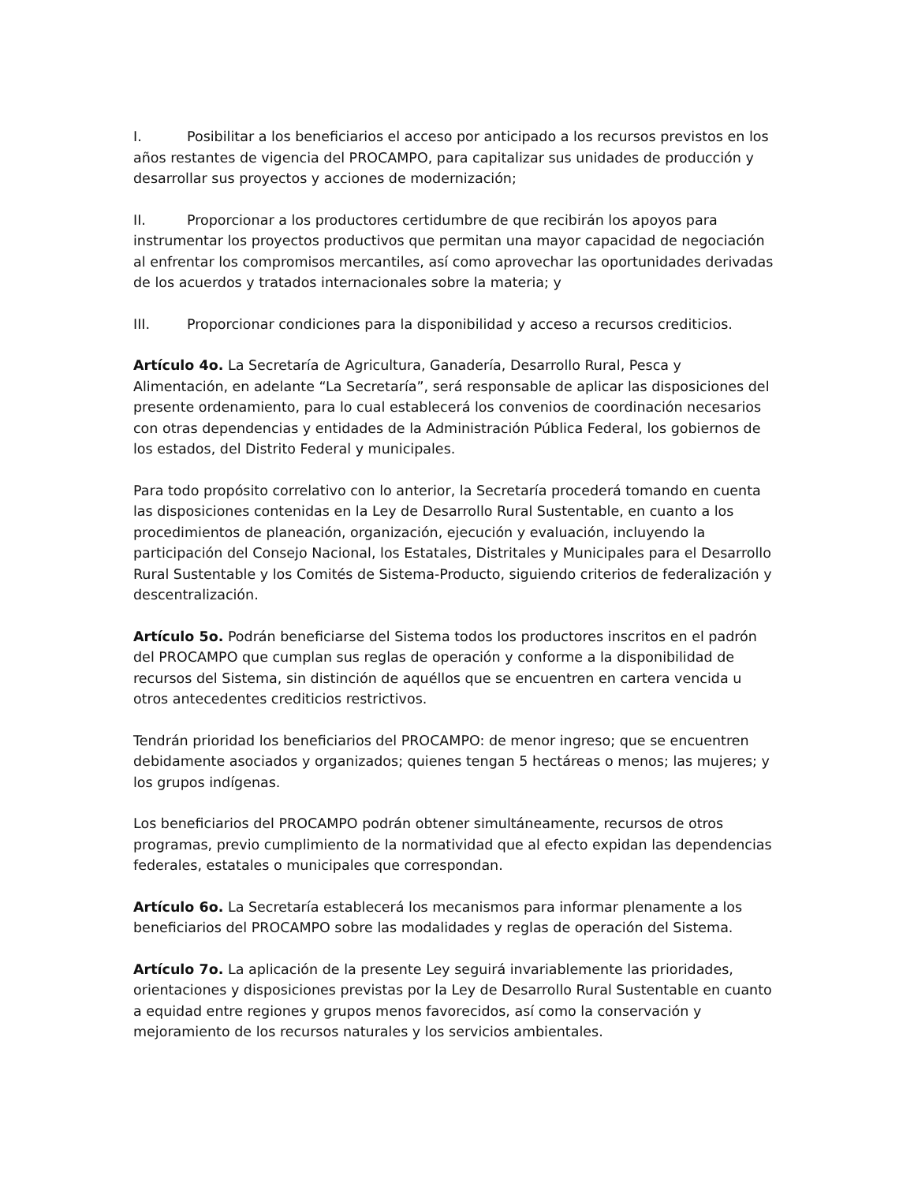I. Posibilitar a los beneficiarios el acceso por anticipado a los recursos previstos en los años restantes de vigencia del PROCAMPO, para capitalizar sus unidades de producción y desarrollar sus proyectos y acciones de modernización;
II. Proporcionar a los productores certidumbre de que recibirán los apoyos para instrumentar los proyectos productivos que permitan una mayor capacidad de negociación al enfrentar los compromisos mercantiles, así como aprovechar las oportunidades derivadas de los acuerdos y tratados internacionales sobre la materia; y
III. Proporcionar condiciones para la disponibilidad y acceso a recursos crediticios.
Artículo 4o. La Secretaría de Agricultura, Ganadería, Desarrollo Rural, Pesca y Alimentación, en adelante “La Secretaría”, será responsable de aplicar las disposiciones del presente ordenamiento, para lo cual establecerá los convenios de coordinación necesarios con otras dependencias y entidades de la Administración Pública Federal, los gobiernos de los estados, del Distrito Federal y municipales.
Para todo propósito correlativo con lo anterior, la Secretaría procederá tomando en cuenta las disposiciones contenidas en la Ley de Desarrollo Rural Sustentable, en cuanto a los procedimientos de planeación, organización, ejecución y evaluación, incluyendo la participación del Consejo Nacional, los Estatales, Distritales y Municipales para el Desarrollo Rural Sustentable y los Comités de Sistema-Producto, siguiendo criterios de federalización y descentralización.
Artículo 5o. Podrán beneficiarse del Sistema todos los productores inscritos en el padrón del PROCAMPO que cumplan sus reglas de operación y conforme a la disponibilidad de recursos del Sistema, sin distinción de aquéllos que se encuentren en cartera vencida u otros antecedentes crediticios restrictivos.
Tendrán prioridad los beneficiarios del PROCAMPO: de menor ingreso; que se encuentren debidamente asociados y organizados; quienes tengan 5 hectáreas o menos; las mujeres; y los grupos indígenas.
Los beneficiarios del PROCAMPO podrán obtener simultáneamente, recursos de otros programas, previo cumplimiento de la normatividad que al efecto expidan las dependencias federales, estatales o municipales que correspondan.
Artículo 6o. La Secretaría establecerá los mecanismos para informar plenamente a los beneficiarios del PROCAMPO sobre las modalidades y reglas de operación del Sistema.
Artículo 7o. La aplicación de la presente Ley seguirá invariablemente las prioridades, orientaciones y disposiciones previstas por la Ley de Desarrollo Rural Sustentable en cuanto a equidad entre regiones y grupos menos favorecidos, así como la conservación y mejoramiento de los recursos naturales y los servicios ambientales.